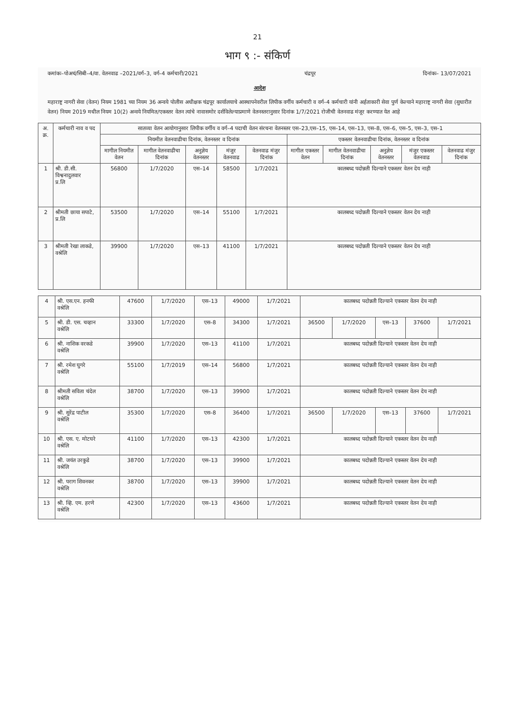21
भाग ९ :- संकिर्ण
कमांकः–पोअचं/सिबी–4/वा. वेतनवाढ –2021/वर्ग–3, वर्ग–4 कर्मचारी/2021 चंद्रपूर दिनांकः– 13/07/2021
आदेश
महाराष्ट्र नागरी सेवा (वेतन) नियम 1981 च्या नियम 36 अन्वये पोलीस अधीक्षक चंद्रपूर कार्यालयाचे आस्थापनेवरील लिपीक वर्गीय कर्मचारी व वर्ग–4 कर्मचारी यांनी अर्हताकारी सेवा पुर्ण केल्याने महाराष्ट्र नागरी सेवा (सुधारीत वेतन) नियम 2019 मधील नियम 10(2) अन्वये नियमित/एकस्तर वेतन त्यांचे नावासमोर दर्शविलेल्याप्रमाणे वेतनस्तरानुसार दिनांक 1/7/2021 रोजीची वेतनवाढ मंजूर करण्यात येत आहे
| अ. क्र. | कर्मचारी नाव व पद | सातव्या वेतन आयोगानुसार लिपीक वर्गीय व वर्ग–4 पदाची वेतन संरचना वेतनस्तर एस–23,एस–15, एस–14, एस–13, एस–8, एस–6, एस–5, एस–3, एस–1 | | | | | | | | | |
| --- | --- | --- | --- | --- | --- | --- | --- | --- | --- | --- | --- |
| | | नियमीत वेतनवाढीचा दिनांक, वेतनस्तर व दिनांक | | | | | एकस्तर वेतनवाढीचा दिनांक, वेतनस्तर व दिनांक | | | | |
| | | मागील नियमीत वेतन | मागील वेतनवाढीचा दिनांक | अनुज्ञेय वेतनस्तर | मंजुर वेतनवाढ | वेतनवाढ मंजुर दिनांक | मागील एकस्तर वेतन | मागील वेतनवाढीचा दिनांक | अनुज्ञेय वेतनस्तर | मंजुर एकस्तर वेतनवाढ | वेतनवाढ मंजुर दिनांक |
| 1 | श्री. डी.सी. विश्वनादुलवार प्र.लि | 56800 | 1/7/2020 | एस–14 | 58500 | 1/7/2021 | कालबध्द पदोन्नती दिल्याने एकस्तर वेतन देय नाही | | | | |
| 2 | श्रीमती छाया सपाटे, प्र.लि | 53500 | 1/7/2020 | एस–14 | 55100 | 1/7/2021 | कालबध्द पदोन्नती दिल्याने एकस्तर वेतन देय नाही | | | | |
| 3 | श्रीमती रेखा लाकडे, वश्रेलि | 39900 | 1/7/2020 | एस–13 | 41100 | 1/7/2021 | कालबध्द पदोन्नती दिल्याने एकस्तर वेतन देय नाही | | | | |
| 4 | श्री. एस.एन. हनफी वश्रेलि | 47600 | 1/7/2020 | एस–13 | 49000 | 1/7/2021 | कालबध्द पदोन्नती दिल्याने एकस्तर वेतन देय नाही | | | | |
| 5 | श्री. डी. एस. चव्हान वश्रेलि | 33300 | 1/7/2020 | एस–8 | 34300 | 1/7/2021 | 36500 | 1/7/2020 | एस–13 | 37600 | 1/7/2021 |
| 6 | श्री. नाशिक वरकडे वश्रेलि | 39900 | 1/7/2020 | एस–13 | 41100 | 1/7/2021 | कालबध्द पदोन्नती दिल्याने एकस्तर वेतन देय नाही | | | | |
| 7 | श्री. रमेश घुगरे वश्रेलि | 55100 | 1/7/2019 | एस–14 | 56800 | 1/7/2021 | कालबध्द पदोन्नती दिल्याने एकस्तर वेतन देय नाही | | | | |
| 8 | श्रीमती सविता चंदेल वश्रेलि | 38700 | 1/7/2020 | एस–13 | 39900 | 1/7/2021 | कालबध्द पदोन्नती दिल्याने एकस्तर वेतन देय नाही | | | | |
| 9 | श्री. सुरेंद्र पाटील वश्रेलि | 35300 | 1/7/2020 | एस–8 | 36400 | 1/7/2021 | 36500 | 1/7/2020 | एस–13 | 37600 | 1/7/2021 |
| 10 | श्री. एस. ए. मोटघरे वश्रेलि | 41100 | 1/7/2020 | एस–13 | 42300 | 1/7/2021 | कालबध्द पदोन्नती दिल्याने एकस्तर वेतन देय नाही | | | | |
| 11 | श्री. जयंत उरकुडे वश्रेलि | 38700 | 1/7/2020 | एस–13 | 39900 | 1/7/2021 | कालबध्द पदोन्नती दिल्याने एकस्तर वेतन देय नाही | | | | |
| 12 | श्री. पराग शिवनकर वश्रेलि | 38700 | 1/7/2020 | एस–13 | 39900 | 1/7/2021 | कालबध्द पदोन्नती दिल्याने एकस्तर वेतन देय नाही | | | | |
| 13 | श्री. व्हि. एम. हरणे वश्रेलि | 42300 | 1/7/2020 | एस–13 | 43600 | 1/7/2021 | कालबध्द पदोन्नती दिल्याने एकस्तर वेतन देय नाही | | | | |